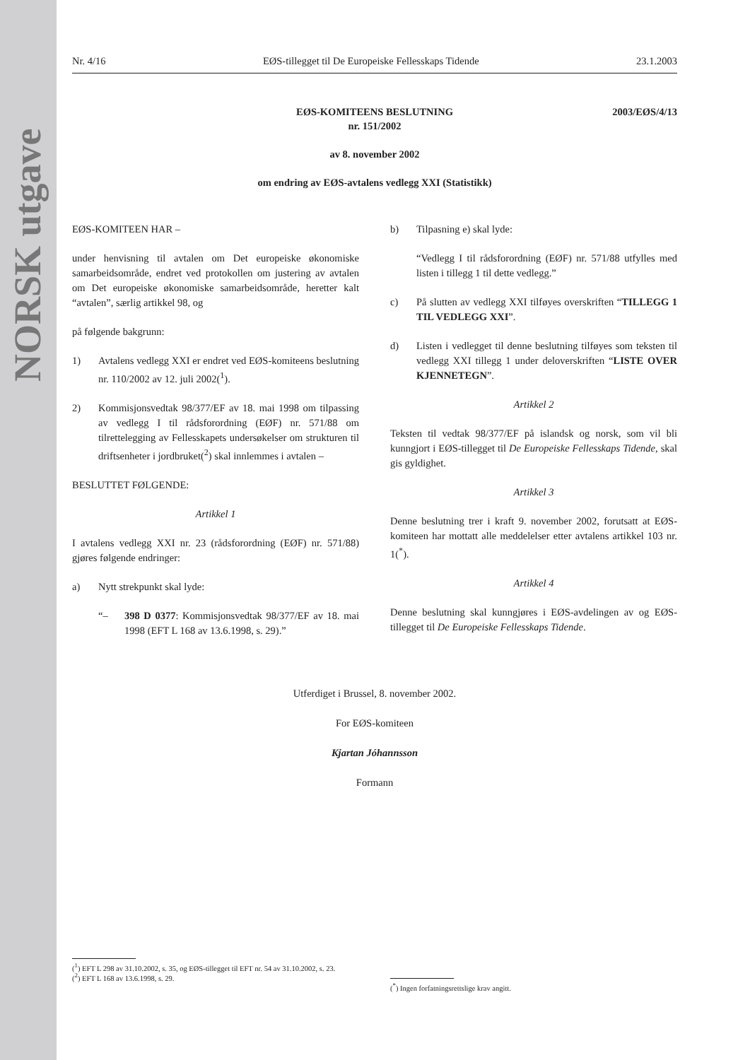NORSK utgave
Nr. 4/16 EØS-tillegget til De Europeiske Fellesskaps Tidende 23.1.2003
2003/EØS/4/13 EØS-KOMITEENS BESLUTNING
nr. 151/2002
av 8. november 2002
om endring av EØS-avtalens vedlegg XXI (Statistikk)
EØS-KOMITEEN HAR –
under henvisning til avtalen om Det europeiske økonomiske samarbeidsområde, endret ved protokollen om justering av avtalen om Det europeiske økonomiske samarbeidsområde, heretter kalt “avtalen”, særlig artikkel 98, og
på følgende bakgrunn:
1) Avtalens vedlegg XXI er endret ved EØS-komiteens beslutning nr. 110/2002 av 12. juli 2002(<sup>1</sup>).
2) Kommisjonsvedtak 98/377/EF av 18. mai 1998 om tilpassing av vedlegg I til rådsforordning (EØF) nr. 571/88 om tilrettelegging av Fellesskapets undersøkelser om strukturen til driftsenheter i jordbruket(<sup>2</sup>) skal innlemmes i avtalen –
BESLUTTET FØLGENDE:
Artikkel 1
I avtalens vedlegg XXI nr. 23 (rådsforordning (EØF) nr. 571/88) gjøres følgende endringer:
a) Nytt strekpunkt skal lyde:
“– 398 D 0377: Kommisjonsvedtak 98/377/EF av 18. mai 1998 (EFT L 168 av 13.6.1998, s. 29).”
b) Tilpasning e) skal lyde:
“Vedlegg I til rådsforordning (EØF) nr. 571/88 utfylles med listen i tillegg 1 til dette vedlegg.”
c) På slutten av vedlegg XXI tilføyes overskriften “TILLEGG 1 TIL VEDLEGG XXI”.
d) Listen i vedlegget til denne beslutning tilføyes som teksten til vedlegg XXI tillegg 1 under deloverskriften “LISTE OVER KJENNETEGN”.
Artikkel 2
Teksten til vedtak 98/377/EF på islandsk og norsk, som vil bli kunngjort i EØS-tillegget til De Europeiske Fellesskaps Tidende, skal gis gyldighet.
Artikkel 3
Denne beslutning trer i kraft 9. november 2002, forutsatt at EØS-komiteen har mottatt alle meddelelser etter avtalens artikkel 103 nr. 1(<sup>*</sup>).
Artikkel 4
Denne beslutning skal kunngjøres i EØS-avdelingen av og EØS-tillegget til De Europeiske Fellesskaps Tidende.
Utferdiget i Brussel, 8. november 2002.
For EØS-komiteen
Kjartan Jóhannsson
Formann
(<sup>1</sup>) EFT L 298 av 31.10.2002, s. 35, og EØS-tillegget til EFT nr. 54 av 31.10.2002, s. 23.
(<sup>2</sup>) EFT L 168 av 13.6.1998, s. 29.
(<sup>*</sup>) Ingen forfatningsrettslige krav angitt.